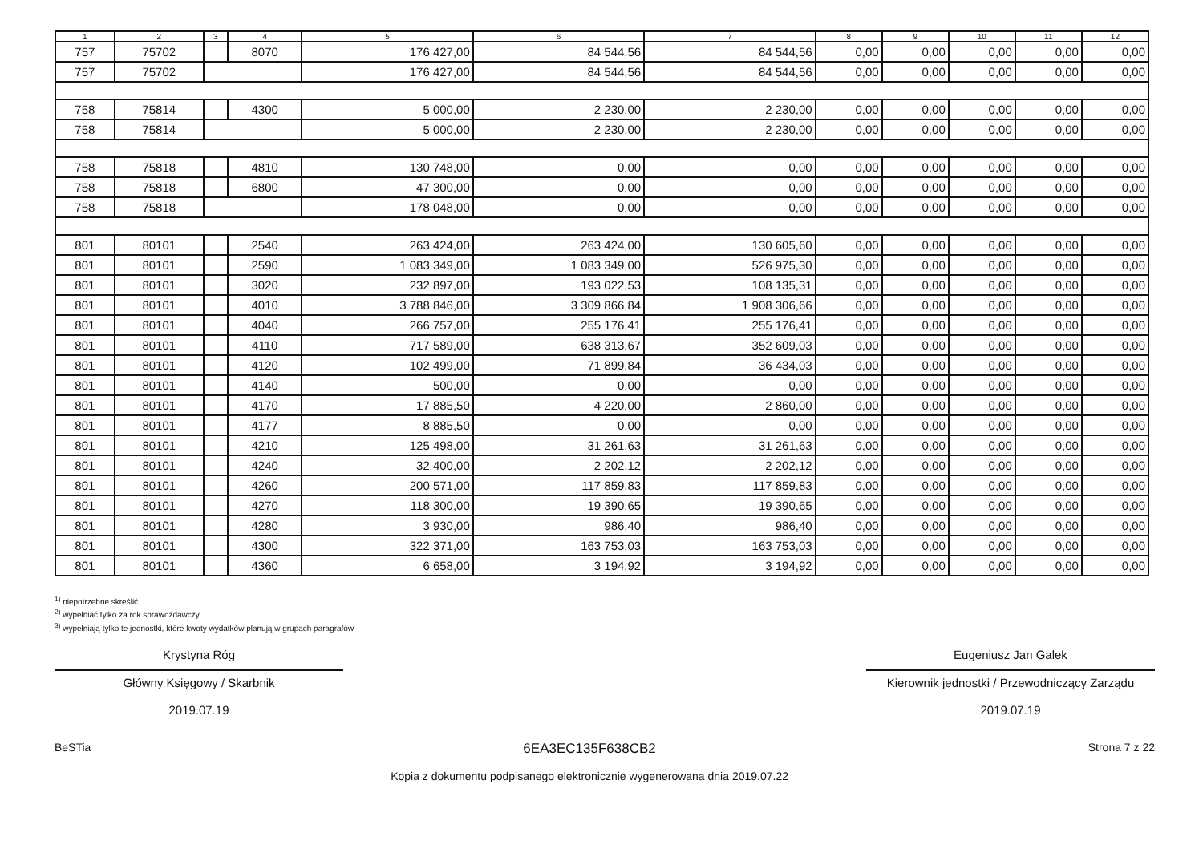| 1 | 2 | 3 | 4 | 5 | 6 | 7 | 8 | 9 | 10 | 11 | 12 |
| --- | --- | --- | --- | --- | --- | --- | --- | --- | --- | --- | --- |
| 757 | 75702 | | 8070 | 176 427,00 | 84 544,56 | 84 544,56 | 0,00 | 0,00 | 0,00 | 0,00 | 0,00 |
| 757 | 75702 | | | 176 427,00 | 84 544,56 | 84 544,56 | 0,00 | 0,00 | 0,00 | 0,00 | 0,00 |
| 758 | 75814 | | 4300 | 5 000,00 | 2 230,00 | 2 230,00 | 0,00 | 0,00 | 0,00 | 0,00 | 0,00 |
| 758 | 75814 | | | 5 000,00 | 2 230,00 | 2 230,00 | 0,00 | 0,00 | 0,00 | 0,00 | 0,00 |
| 758 | 75818 | | 4810 | 130 748,00 | 0,00 | 0,00 | 0,00 | 0,00 | 0,00 | 0,00 | 0,00 |
| 758 | 75818 | | 6800 | 47 300,00 | 0,00 | 0,00 | 0,00 | 0,00 | 0,00 | 0,00 | 0,00 |
| 758 | 75818 | | | 178 048,00 | 0,00 | 0,00 | 0,00 | 0,00 | 0,00 | 0,00 | 0,00 |
| 801 | 80101 | | 2540 | 263 424,00 | 263 424,00 | 130 605,60 | 0,00 | 0,00 | 0,00 | 0,00 | 0,00 |
| 801 | 80101 | | 2590 | 1 083 349,00 | 1 083 349,00 | 526 975,30 | 0,00 | 0,00 | 0,00 | 0,00 | 0,00 |
| 801 | 80101 | | 3020 | 232 897,00 | 193 022,53 | 108 135,31 | 0,00 | 0,00 | 0,00 | 0,00 | 0,00 |
| 801 | 80101 | | 4010 | 3 788 846,00 | 3 309 866,84 | 1 908 306,66 | 0,00 | 0,00 | 0,00 | 0,00 | 0,00 |
| 801 | 80101 | | 4040 | 266 757,00 | 255 176,41 | 255 176,41 | 0,00 | 0,00 | 0,00 | 0,00 | 0,00 |
| 801 | 80101 | | 4110 | 717 589,00 | 638 313,67 | 352 609,03 | 0,00 | 0,00 | 0,00 | 0,00 | 0,00 |
| 801 | 80101 | | 4120 | 102 499,00 | 71 899,84 | 36 434,03 | 0,00 | 0,00 | 0,00 | 0,00 | 0,00 |
| 801 | 80101 | | 4140 | 500,00 | 0,00 | 0,00 | 0,00 | 0,00 | 0,00 | 0,00 | 0,00 |
| 801 | 80101 | | 4170 | 17 885,50 | 4 220,00 | 2 860,00 | 0,00 | 0,00 | 0,00 | 0,00 | 0,00 |
| 801 | 80101 | | 4177 | 8 885,50 | 0,00 | 0,00 | 0,00 | 0,00 | 0,00 | 0,00 | 0,00 |
| 801 | 80101 | | 4210 | 125 498,00 | 31 261,63 | 31 261,63 | 0,00 | 0,00 | 0,00 | 0,00 | 0,00 |
| 801 | 80101 | | 4240 | 32 400,00 | 2 202,12 | 2 202,12 | 0,00 | 0,00 | 0,00 | 0,00 | 0,00 |
| 801 | 80101 | | 4260 | 200 571,00 | 117 859,83 | 117 859,83 | 0,00 | 0,00 | 0,00 | 0,00 | 0,00 |
| 801 | 80101 | | 4270 | 118 300,00 | 19 390,65 | 19 390,65 | 0,00 | 0,00 | 0,00 | 0,00 | 0,00 |
| 801 | 80101 | | 4280 | 3 930,00 | 986,40 | 986,40 | 0,00 | 0,00 | 0,00 | 0,00 | 0,00 |
| 801 | 80101 | | 4300 | 322 371,00 | 163 753,03 | 163 753,03 | 0,00 | 0,00 | 0,00 | 0,00 | 0,00 |
| 801 | 80101 | | 4360 | 6 658,00 | 3 194,92 | 3 194,92 | 0,00 | 0,00 | 0,00 | 0,00 | 0,00 |
<sup>1)</sup> niepotrzebne skreślić
<sup>2)</sup> wypełniać tylko za rok sprawozdawczy
<sup>3)</sup> wypełniają tylko te jednostki, które kwoty wydatków planują w grupach paragrafów
Krystyna Róg
Główny Księgowy / Skarbnik
2019.07.19
Eugeniusz Jan Galek
Kierownik jednostki / Przewodniczący Zarządu
2019.07.19
BeSTia
6EA3EC135F638CB2
Kopia z dokumentu podpisanego elektronicznie wygenerowana dnia 2019.07.22
Strona 7 z 22